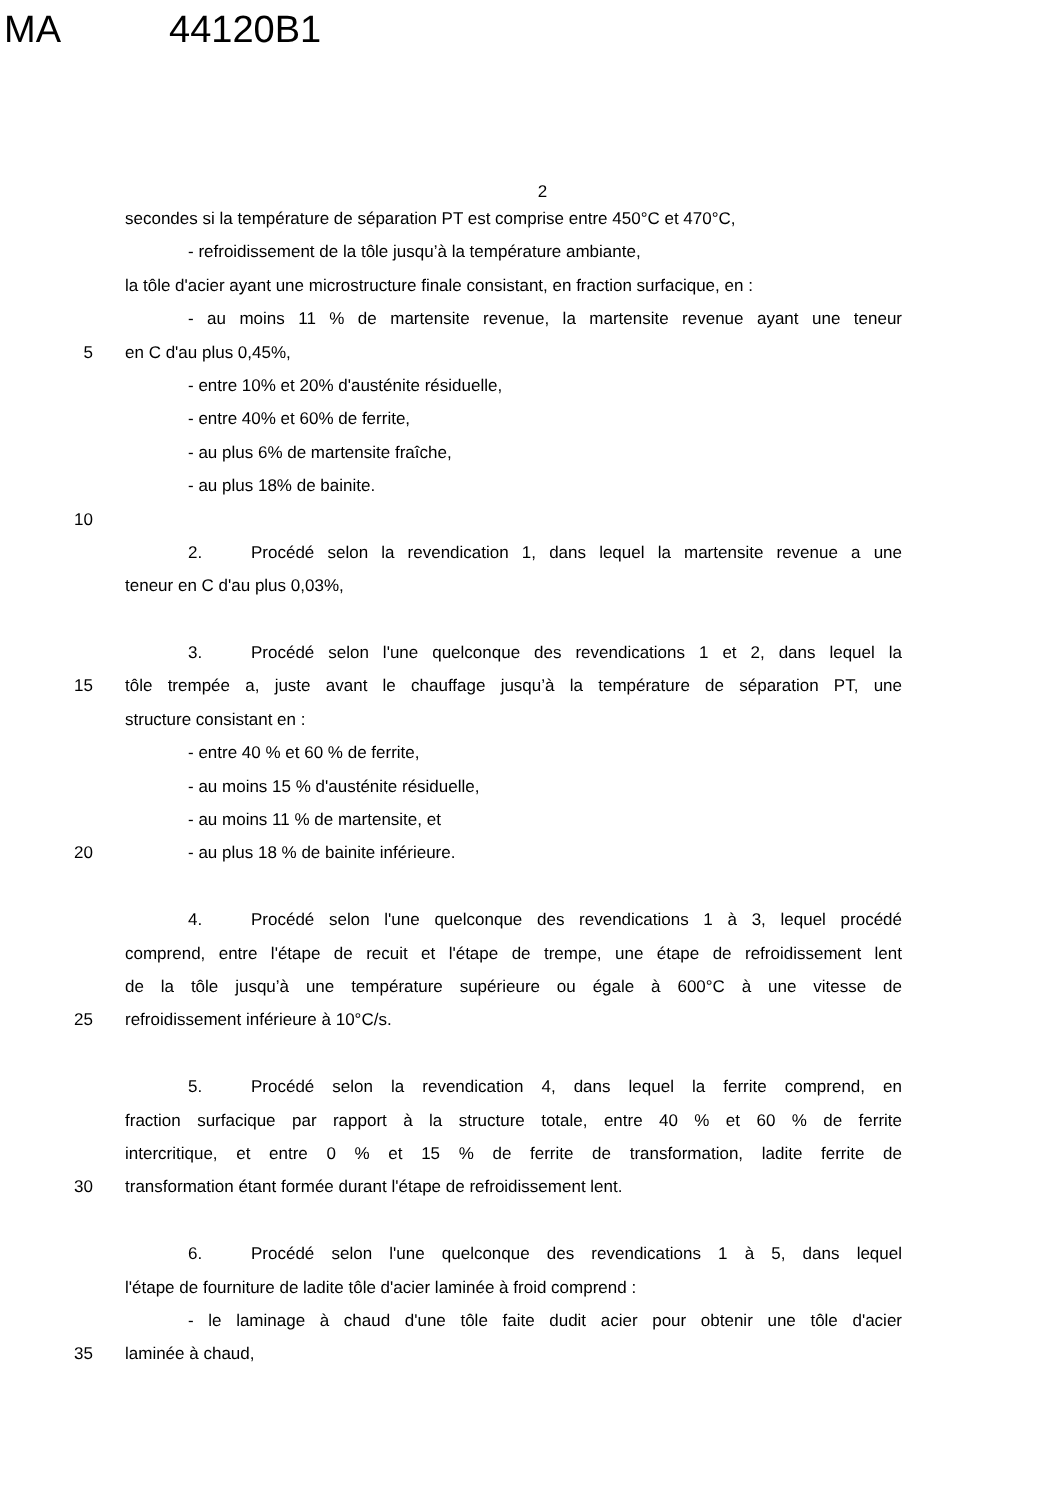MA 44120B1
2
secondes si la température de séparation PT est comprise entre 450°C et 470°C,
- refroidissement de la tôle jusqu’à la température ambiante,
la tôle d'acier ayant une microstructure finale consistant, en fraction surfacique, en :
- au moins 11 % de martensite revenue, la martensite revenue ayant une teneur
5 en C d'au plus 0,45%,
- entre 10% et 20% d'austénite résiduelle,
- entre 40% et 60% de ferrite,
- au plus 6% de martensite fraîche,
- au plus 18% de bainite.
10
2. Procédé selon la revendication 1, dans lequel la martensite revenue a une
teneur en C d'au plus 0,03%,
3. Procédé selon l'une quelconque des revendications 1 et 2, dans lequel la
15 tôle trempée a, juste avant le chauffage jusqu’à la température de séparation PT, une
structure consistant en :
- entre 40 % et 60 % de ferrite,
- au moins 15 % d'austénite résiduelle,
- au moins 11 % de martensite, et
20 - au plus 18 % de bainite inférieure.
4. Procédé selon l'une quelconque des revendications 1 à 3, lequel procédé
comprend, entre l'étape de recuit et l'étape de trempe, une étape de refroidissement lent
de la tôle jusqu’à une température supérieure ou égale à 600°C à une vitesse de
25 refroidissement inférieure à 10°C/s.
5. Procédé selon la revendication 4, dans lequel la ferrite comprend, en
fraction surfacique par rapport à la structure totale, entre 40 % et 60 % de ferrite
intercritique, et entre 0 % et 15 % de ferrite de transformation, ladite ferrite de
30 transformation étant formée durant l'étape de refroidissement lent.
6. Procédé selon l'une quelconque des revendications 1 à 5, dans lequel
l'étape de fourniture de ladite tôle d'acier laminée à froid comprend :
- le laminage à chaud d'une tôle faite dudit acier pour obtenir une tôle d'acier
35 laminée à chaud,